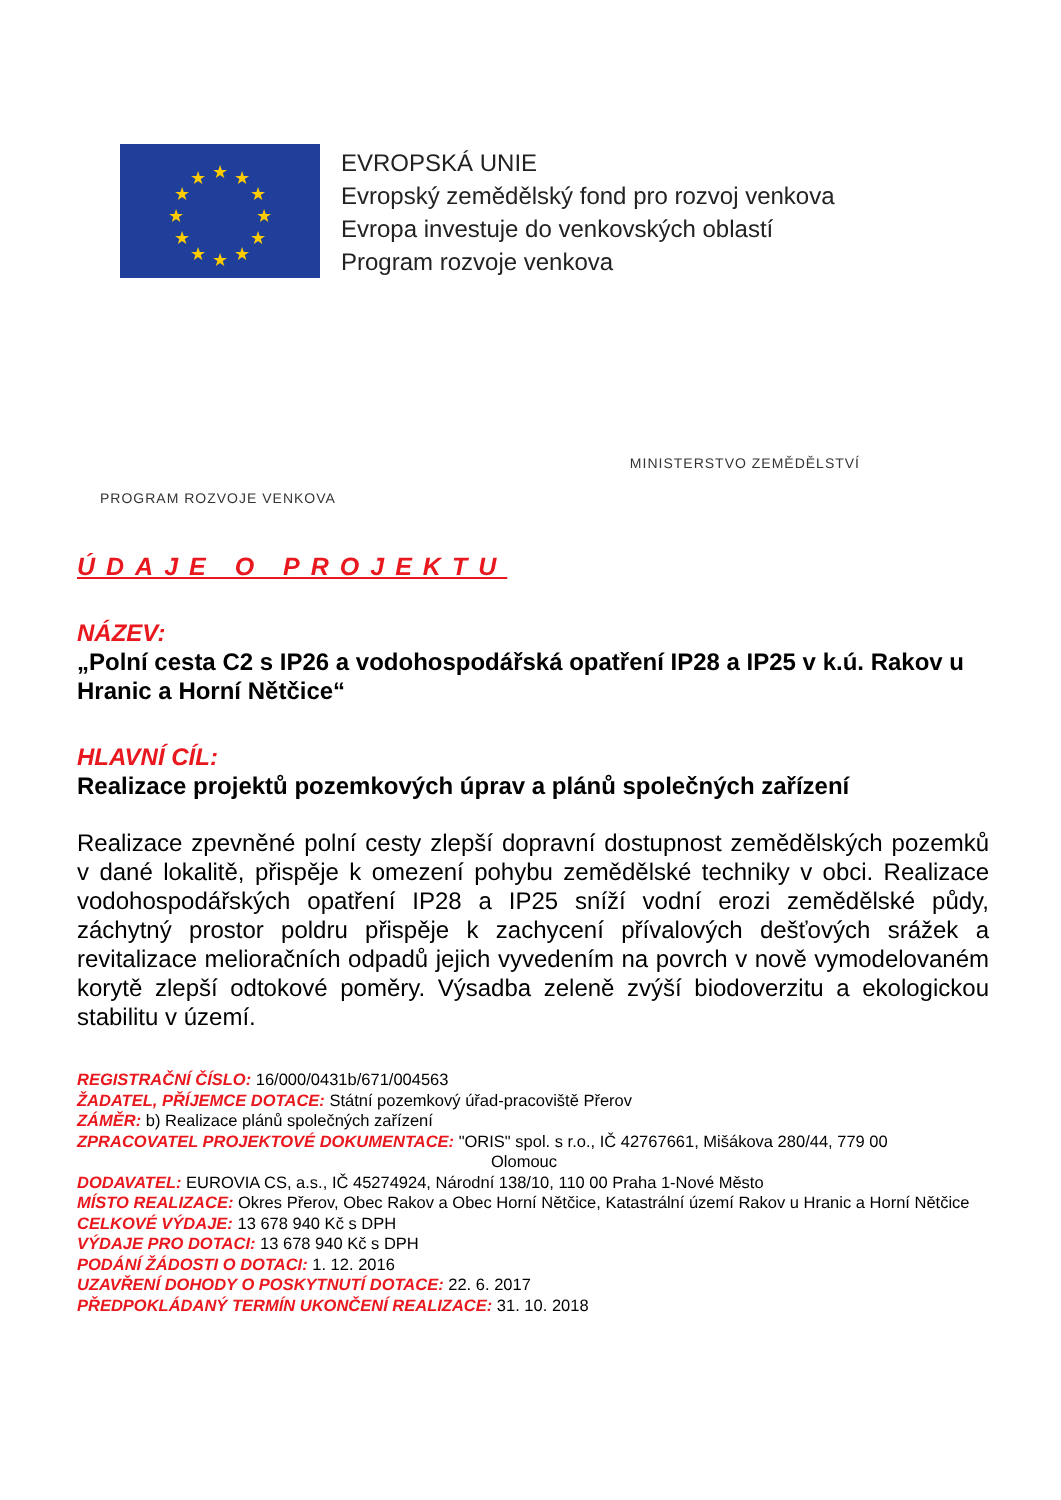★
★
★
★
★
★
★
★
★
★
★
★
EVROPSKÁ UNIE
Evropský zemědělský fond pro rozvoj venkova
Evropa investuje do venkovských oblastí
Program rozvoje venkova
PROGRAM ROZVOJE VENKOVA
MINISTERSTVO ZEMĚDĚLSTVÍ
ÚDAJE O PROJEKTU
NÁZEV:
„Polní cesta C2 s IP26 a vodohospodářská opatření IP28 a IP25 v k.ú. Rakov u Hranic a Horní Nětčice“
HLAVNÍ CÍL:
Realizace projektů pozemkových úprav a plánů společných zařízení
Realizace zpevněné polní cesty zlepší dopravní dostupnost zemědělských pozemků v dané lokalitě, přispěje k omezení pohybu zemědělské techniky v obci. Realizace vodohospodářských opatření IP28 a IP25 sníží vodní erozi zemědělské půdy, záchytný prostor poldru přispěje k zachycení přívalových dešťových srážek a revitalizace melioračních odpadů jejich vyvedením na povrch v nově vymodelovaném korytě zlepší odtokové poměry. Výsadba zeleně zvýší biodoverzitu a ekologickou stabilitu v území.
REGISTRAČNÍ ČÍSLO: 16/000/0431b/671/004563
ŽADATEL, PŘÍJEMCE DOTACE: Státní pozemkový úřad-pracoviště Přerov
ZÁMĚR: b) Realizace plánů společných zařízení
ZPRACOVATEL PROJEKTOVÉ DOKUMENTACE: "ORIS" spol. s r.o., IČ 42767661, Mišákova 280/44, 779 00
Olomouc
DODAVATEL: EUROVIA CS, a.s., IČ 45274924, Národní 138/10, 110 00 Praha 1-Nové Město
MÍSTO REALIZACE: Okres Přerov, Obec Rakov a Obec Horní Nětčice, Katastrální území Rakov u Hranic a Horní Nětčice
CELKOVÉ VÝDAJE: 13 678 940 Kč s DPH
VÝDAJE PRO DOTACI: 13 678 940 Kč s DPH
PODÁNÍ ŽÁDOSTI O DOTACI: 1. 12. 2016
UZAVŘENÍ DOHODY O POSKYTNUTÍ DOTACE: 22. 6. 2017
PŘEDPOKLÁDANÝ TERMÍN UKONČENÍ REALIZACE: 31. 10. 2018